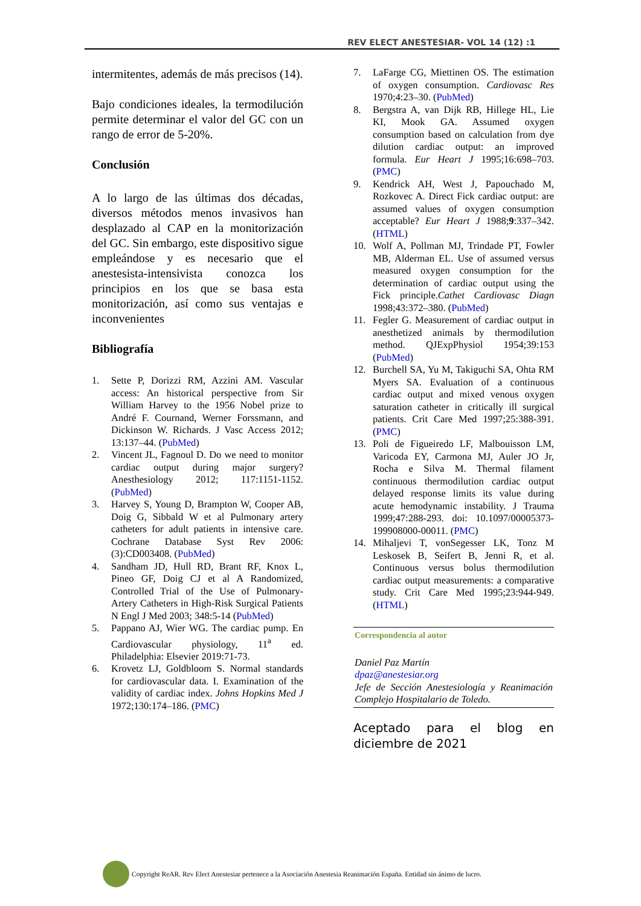REV ELECT ANESTESIAR- VOL 14 (12) :1
intermitentes, además de más precisos (14).
Bajo condiciones ideales, la termodilución permite determinar el valor del GC con un rango de error de 5-20%.
Conclusión
A lo largo de las últimas dos décadas, diversos métodos menos invasivos han desplazado al CAP en la monitorización del GC. Sin embargo, este dispositivo sigue empleándose y es necesario que el anestesista-intensivista conozca los principios en los que se basa esta monitorización, así como sus ventajas e inconvenientes
Bibliografía
1. Sette P, Dorizzi RM, Azzini AM. Vascular access: An historical perspective from Sir William Harvey to the 1956 Nobel prize to André F. Cournand, Werner Forssmann, and Dickinson W. Richards. J Vasc Access 2012; 13:137–44. (PubMed)
2. Vincent JL, Fagnoul D. Do we need to monitor cardiac output during major surgery? Anesthesiology 2012; 117:1151-1152. (PubMed)
3. Harvey S, Young D, Brampton W, Cooper AB, Doig G, Sibbald W et al Pulmonary artery catheters for adult patients in intensive care. Cochrane Database Syst Rev 2006:(3):CD003408. (PubMed)
4. Sandham JD, Hull RD, Brant RF, Knox L, Pineo GF, Doig CJ et al A Randomized, Controlled Trial of the Use of Pulmonary-Artery Catheters in High-Risk Surgical Patients N Engl J Med 2003; 348:5-14 (PubMed)
5. Pappano AJ, Wier WG. The cardiac pump. En Cardiovascular physiology, 11<sup>a</sup> ed. Philadelphia: Elsevier 2019:71-73.
6. Krovetz LJ, Goldbloom S. Normal standards for cardiovascular data. I. Examination of the validity of cardiac index. Johns Hopkins Med J 1972;130:174–186. (PMC)
7. LaFarge CG, Miettinen OS. The estimation of oxygen consumption. Cardiovasc Res 1970;4:23–30. (PubMed)
8. Bergstra A, van Dijk RB, Hillege HL, Lie KI, Mook GA. Assumed oxygen consumption based on calculation from dye dilution cardiac output: an improved formula. Eur Heart J 1995;16:698–703. (PMC)
9. Kendrick AH, West J, Papouchado M, Rozkovec A. Direct Fick cardiac output: are assumed values of oxygen consumption acceptable? Eur Heart J 1988;9:337–342. (HTML)
10. Wolf A, Pollman MJ, Trindade PT, Fowler MB, Alderman EL. Use of assumed versus measured oxygen consumption for the determination of cardiac output using the Fick principle.Cathet Cardiovasc Diagn 1998;43:372–380. (PubMed)
11. Fegler G. Measurement of cardiac output in anesthetized animals by thermodilution method. QJExpPhysiol 1954;39:153 (PubMed)
12. Burchell SA, Yu M, Takiguchi SA, Ohta RM Myers SA. Evaluation of a continuous cardiac output and mixed venous oxygen saturation catheter in critically ill surgical patients. Crit Care Med 1997;25:388-391. (PMC)
13. Poli de Figueiredo LF, Malbouisson LM, Varicoda EY, Carmona MJ, Auler JO Jr, Rocha e Silva M. Thermal filament continuous thermodilution cardiac output delayed response limits its value during acute hemodynamic instability. J Trauma 1999;47:288-293. doi: 10.1097/00005373-199908000-00011. (PMC)
14. Mihaljevi T, vonSegesser LK, Tonz M Leskosek B, Seifert B, Jenni R, et al. Continuous versus bolus thermodilution cardiac output measurements: a comparative study. Crit Care Med 1995;23:944-949. (HTML)
Correspondencia al autor
Daniel Paz Martín
dpaz@anestesiar.org
Jefe de Sección Anestesiología y Reanimación Complejo Hospitalario de Toledo.
Aceptado para el blog en diciembre de 2021
Copyright ReAR. Rev Elect Anestesiar pertenece a la Asociación Anestesia Reanimación España. Entidad sin ánimo de lucro.